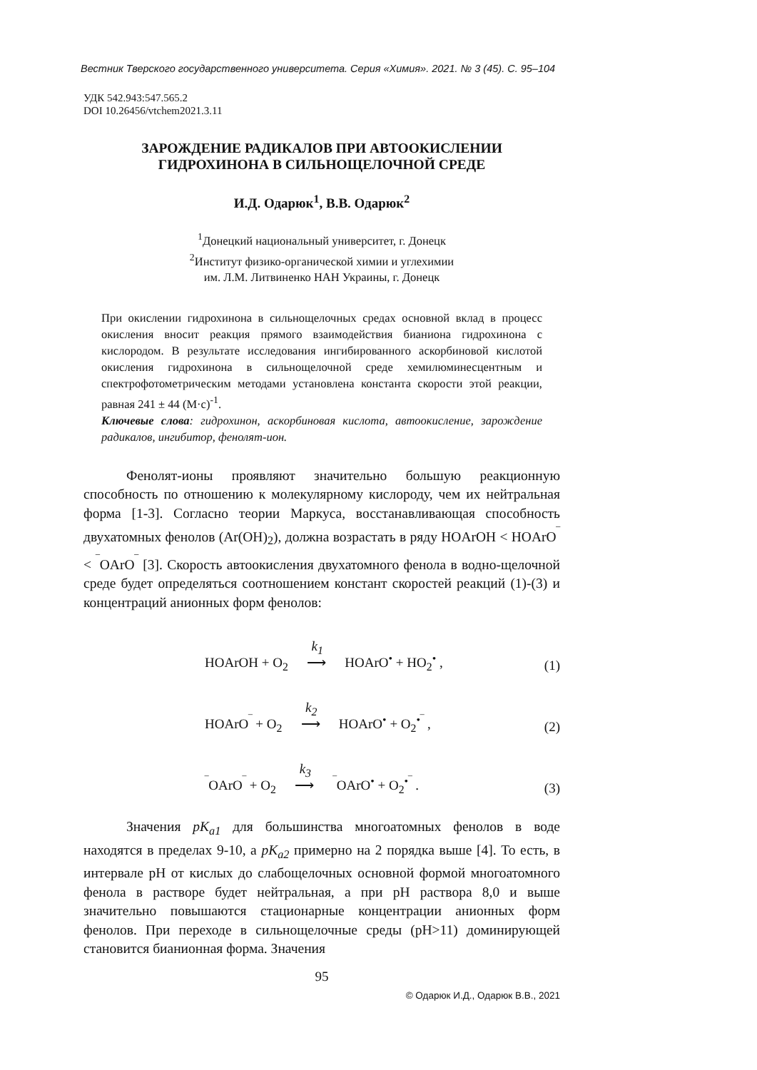Вестник Тверского государственного университета. Серия «Химия». 2021. № 3 (45). С. 95–104
УДК 542.943:547.565.2
DOI 10.26456/vtchem2021.3.11
ЗАРОЖДЕНИЕ РАДИКАЛОВ ПРИ АВТООКИСЛЕНИИ
ГИДРОХИНОНА В СИЛЬНОЩЕЛОЧНОЙ СРЕДЕ
И.Д. Одарюк<sup>1</sup>, В.В. Одарюк<sup>2</sup>
<sup>1</sup> Донецкий национальный университет, г. Донецк
<sup>2</sup> Институт физико-органической химии и углехимии
им. Л.М. Литвиненко НАН Украины, г. Донецк
При окислении гидрохинона в сильнощелочных средах основной вклад в процесс окисления вносит реакция прямого взаимодействия бианиона гидрохинона с кислородом. В результате исследования ингибированного аскорбиновой кислотой окисления гидрохинона в сильнощелочной среде хемилюминесцентным и спектрофотометрическим методами установлена константа скорости этой реакции, равная 241 ± 44 (М·с)<sup>-1</sup>.
Ключевые слова: гидрохинон, аскорбиновая кислота, автоокисление, зарождение радикалов, ингибитор, фенолят-ион.
Фенолят-ионы проявляют значительно большую реакционную способность по отношению к молекулярному кислороду, чем их нейтральная форма [1-3]. Согласно теории Маркуса, восстанавливающая способность двухатомных фенолов (Ar(OH)<sub>2</sub>), должна возрастать в ряду HOArOH < HOArO<sup>‾</sup> < <sup>‾</sup>OArO<sup>‾</sup> [3]. Скорость автоокисления двухатомного фенола в водно-щелочной среде будет определяться соотношением констант скоростей реакций (1)-(3) и концентраций анионных форм фенолов:
HOArOH + O<sub>2</sub> k<sub>1</sub> ⟶ HOArO<sup>•</sup> + HO<sub>2</sub><sup>•</sup> , (1)
HOArO<sup>‾</sup> + O<sub>2</sub> k<sub>2</sub> ⟶ HOArO<sup>•</sup> + O<sub>2</sub><sup>•‾</sup> , (2)
<sup>‾</sup>OArO<sup>‾</sup> + O<sub>2</sub> k<sub>3</sub> ⟶ <sup>‾</sup>OArO<sup>•</sup> + O<sub>2</sub><sup>•‾</sup> . (3)
Значения pK<sub>a1</sub> для большинства многоатомных фенолов в воде находятся в пределах 9-10, а pK<sub>a2</sub> примерно на 2 порядка выше [4]. То есть, в интервале pH от кислых до слабощелочных основной формой многоатомного фенола в растворе будет нейтральная, а при pH раствора 8,0 и выше значительно повышаются стационарные концентрации анионных форм фенолов. При переходе в сильнощелочные среды (pH>11) доминирующей становится бианионная форма. Значения
95
© Одарюк И.Д., Одарюк В.В., 2021